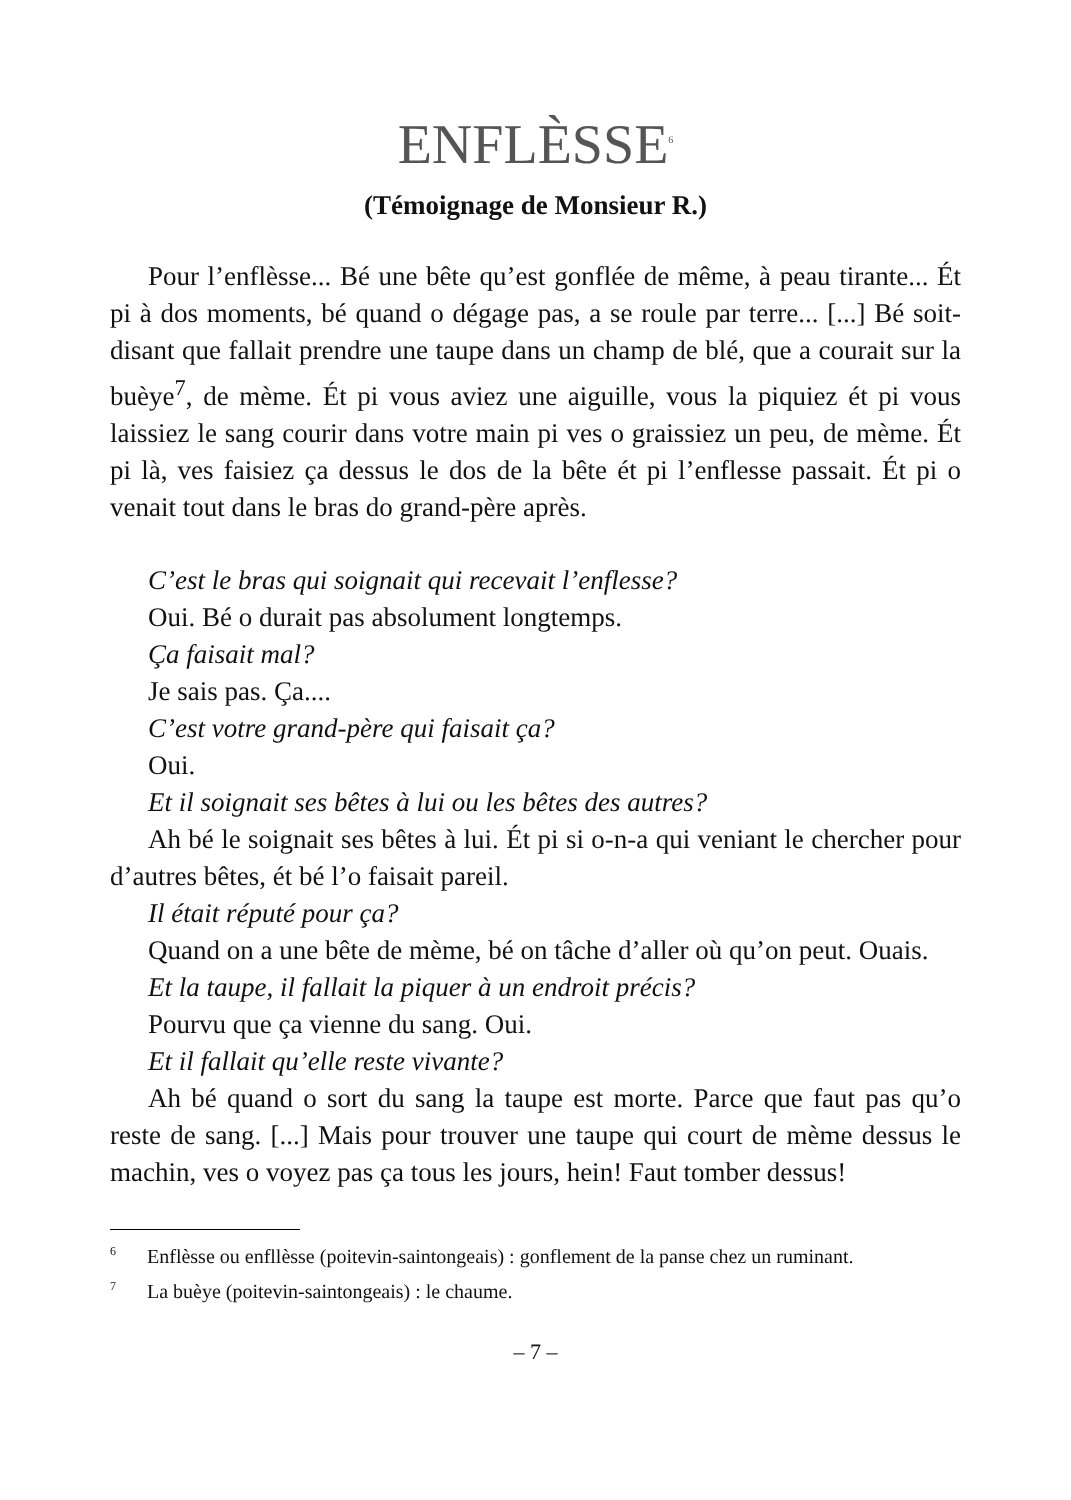ENFLÈSSE<sup>6</sup>
(Témoignage de Monsieur R.)
Pour l’enflèsse... Bé une bête qu’est gonflée de même, à peau tirante... Ét pi à dos moments, bé quand o dégage pas, a se roule par terre... [...] Bé soit-disant que fallait prendre une taupe dans un champ de blé, que a courait sur la buèye<sup>7</sup>, de mème. Ét pi vous aviez une aiguille, vous la piquiez ét pi vous laissiez le sang courir dans votre main pi ves o graissiez un peu, de mème. Ét pi là, ves faisiez ça dessus le dos de la bête ét pi l’enflesse passait. Ét pi o venait tout dans le bras do grand-père après.
C’est le bras qui soignait qui recevait l’enflesse?
Oui. Bé o durait pas absolument longtemps.
Ça faisait mal?
Je sais pas. Ça....
C’est votre grand-père qui faisait ça?
Oui.
Et il soignait ses bêtes à lui ou les bêtes des autres?
Ah bé le soignait ses bêtes à lui. Ét pi si o-n-a qui veniant le chercher pour d’autres bêtes, ét bé l’o faisait pareil.
Il était réputé pour ça?
Quand on a une bête de mème, bé on tâche d’aller où qu’on peut. Ouais.
Et la taupe, il fallait la piquer à un endroit précis?
Pourvu que ça vienne du sang. Oui.
Et il fallait qu’elle reste vivante?
Ah bé quand o sort du sang la taupe est morte. Parce que faut pas qu’o reste de sang. [...] Mais pour trouver une taupe qui court de mème dessus le machin, ves o voyez pas ça tous les jours, hein! Faut tomber dessus!
<sup>6</sup> Enflèsse ou enfllèsse (poitevin-saintongeais) : gonflement de la panse chez un ruminant.
<sup>7</sup> La buèye (poitevin-saintongeais) : le chaume.
– 7 –